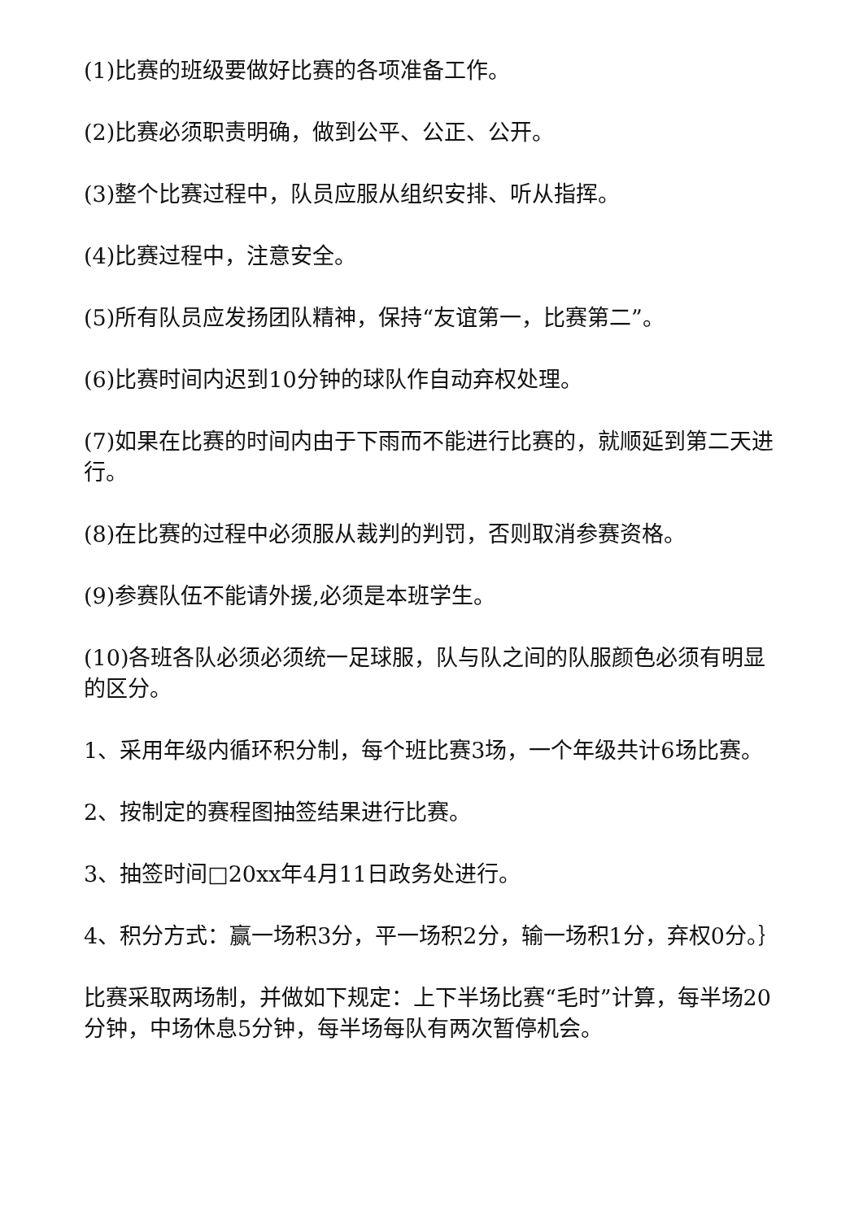(1)比赛的班级要做好比赛的各项准备工作。
(2)比赛必须职责明确，做到公平、公正、公开。
(3)整个比赛过程中，队员应服从组织安排、听从指挥。
(4)比赛过程中，注意安全。
(5)所有队员应发扬团队精神，保持“友谊第一，比赛第二”。
(6)比赛时间内迟到10分钟的球队作自动弃权处理。
(7)如果在比赛的时间内由于下雨而不能进行比赛的，就顺延到第二天进行。
(8)在比赛的过程中必须服从裁判的判罚，否则取消参赛资格。
(9)参赛队伍不能请外援,必须是本班学生。
(10)各班各队必须必须统一足球服，队与队之间的队服颜色必须有明显的区分。
1、采用年级内循环积分制，每个班比赛3场，一个年级共计6场比赛。
2、按制定的赛程图抽签结果进行比赛。
3、抽签时间□20xx年4月11日政务处进行。
4、积分方式：赢一场积3分，平一场积2分，输一场积1分，弃权0分。｝
比赛采取两场制，并做如下规定：上下半场比赛“毛时”计算，每半场20分钟，中场休息5分钟，每半场每队有两次暂停机会。